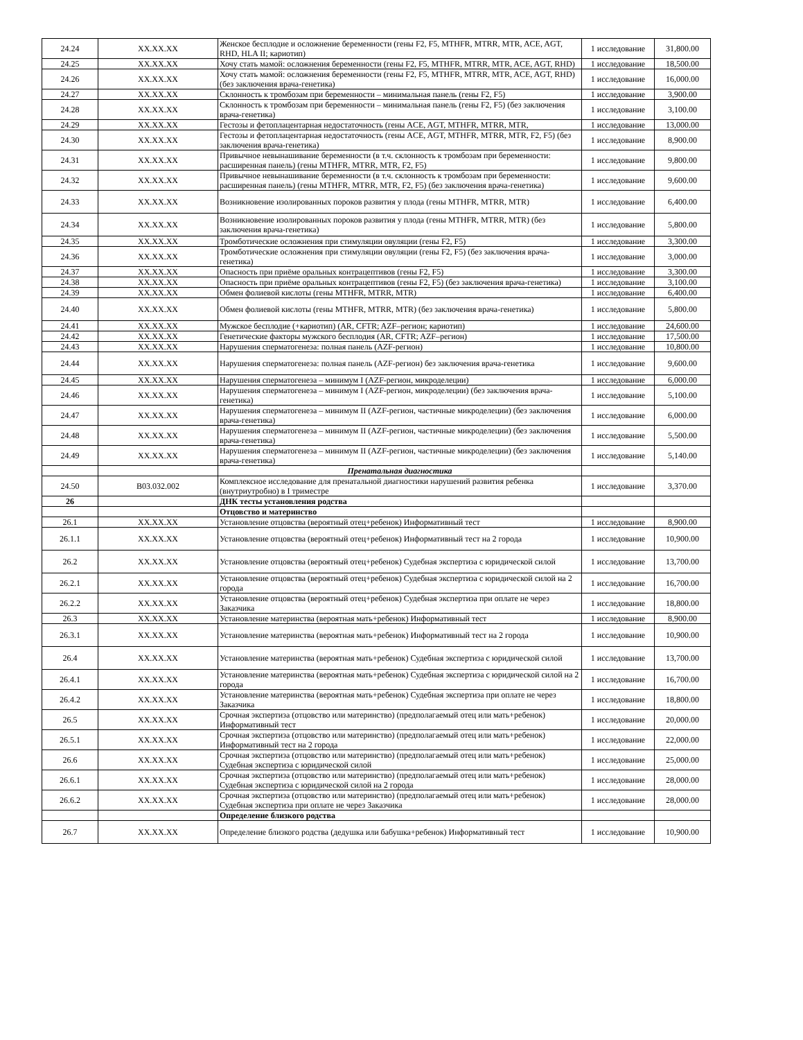| 24.24 | XX.XX.XX | Женское бесплодие и осложнение беременности (гены F2, F5, MTHFR, MTRR, MTR, ACE, AGT, RHD, HLA II; кариотип) | 1 исследование | 31,800.00 |
| 24.25 | XX.XX.XX | Хочу стать мамой: осложнения беременности (гены F2, F5, MTHFR, MTRR, MTR, ACE, AGT, RHD) | 1 исследование | 18,500.00 |
| 24.26 | XX.XX.XX | Хочу стать мамой: осложнения беременности (гены F2, F5, MTHFR, MTRR, MTR, ACE, AGT, RHD) (без заключения врача-генетика) | 1 исследование | 16,000.00 |
| 24.27 | XX.XX.XX | Склонность к тромбозам при беременности – минимальная панель (гены F2, F5) | 1 исследование | 3,900.00 |
| 24.28 | XX.XX.XX | Склонность к тромбозам при беременности – минимальная панель (гены F2, F5) (без заключения врача-генетика) | 1 исследование | 3,100.00 |
| 24.29 | XX.XX.XX | Гестозы и фетоплацентарная недостаточность (гены ACE, AGT, MTHFR, MTRR, MTR, | 1 исследование | 13,000.00 |
| 24.30 | XX.XX.XX | Гестозы и фетоплацентарная недостаточность (гены ACE, AGT, MTHFR, MTRR, MTR, F2, F5) (без заключения врача-генетика) | 1 исследование | 8,900.00 |
| 24.31 | XX.XX.XX | Привычное невынашивание беременности (в т.ч. склонность к тромбозам при беременности: расширенная панель) (гены MTHFR, MTRR, MTR, F2, F5) | 1 исследование | 9,800.00 |
| 24.32 | XX.XX.XX | Привычное невынашивание беременности (в т.ч. склонность к тромбозам при беременности: расширенная панель) (гены MTHFR, MTRR, MTR, F2, F5) (без заключения врача-генетика) | 1 исследование | 9,600.00 |
| 24.33 | XX.XX.XX | Возникновение изолированных пороков развития у плода (гены MTHFR, MTRR, MTR) | 1 исследование | 6,400.00 |
| 24.34 | XX.XX.XX | Возникновение изолированных пороков развития у плода (гены MTHFR, MTRR, MTR) (без заключения врача-генетика) | 1 исследование | 5,800.00 |
| 24.35 | XX.XX.XX | Тромботические осложнения при стимуляции овуляции (гены F2, F5) | 1 исследование | 3,300.00 |
| 24.36 | XX.XX.XX | Тромботические осложнения при стимуляции овуляции (гены F2, F5) (без заключения врача-генетика) | 1 исследование | 3,000.00 |
| 24.37 | XX.XX.XX | Опасность при приёме оральных контрацептивов (гены F2, F5) | 1 исследование | 3,300.00 |
| 24.38 | XX.XX.XX | Опасность при приёме оральных контрацептивов (гены F2, F5) (без заключения врача-генетика) | 1 исследование | 3,100.00 |
| 24.39 | XX.XX.XX | Обмен фолиевой кислоты (гены MTHFR, MTRR, MTR) | 1 исследование | 6,400.00 |
| 24.40 | XX.XX.XX | Обмен фолиевой кислоты (гены MTHFR, MTRR, MTR) (без заключения врача-генетика) | 1 исследование | 5,800.00 |
| 24.41 | XX.XX.XX | Мужское бесплодие (+кариотип) (AR, CFTR; AZF–регион; кариотип) | 1 исследование | 24,600.00 |
| 24.42 | XX.XX.XX | Генетические факторы мужского бесплодия (AR, CFTR; AZF–регион) | 1 исследование | 17,500.00 |
| 24.43 | XX.XX.XX | Нарушения сперматогенеза: полная панель (AZF-регион) | 1 исследование | 10,800.00 |
| 24.44 | XX.XX.XX | Нарушения сперматогенеза: полная панель (AZF-регион) без заключения врача-генетика | 1 исследование | 9,600.00 |
| 24.45 | XX.XX.XX | Нарушения сперматогенеза – минимум I (AZF-регион, микроделеции) | 1 исследование | 6,000.00 |
| 24.46 | XX.XX.XX | Нарушения сперматогенеза – минимум I (AZF-регион, микроделеции) (без заключения врача-генетика) | 1 исследование | 5,100.00 |
| 24.47 | XX.XX.XX | Нарушения сперматогенеза – минимум II (AZF-регион, частичные микроделеции) (без заключения врача-генетика) | 1 исследование | 6,000.00 |
| 24.48 | XX.XX.XX | Нарушения сперматогенеза – минимум II (AZF-регион, частичные микроделеции) (без заключения врача-генетика) | 1 исследование | 5,500.00 |
| 24.49 | XX.XX.XX | Нарушения сперматогенеза – минимум II (AZF-регион, частичные микроделеции) (без заключения врача-генетика) | 1 исследование | 5,140.00 |
| | | Пренатальная диагностика | | |
| 24.50 | B03.032.002 | Комплексное исследование для пренатальной диагностики нарушений развития ребенка (внутриутробно) в I триместре | 1 исследование | 3,370.00 |
| 26 | | ДНК тесты установления родства | | |
| | | Отцовство и материнство | | |
| 26.1 | XX.XX.XX | Установление отцовства (вероятный отец+ребенок) Информативный тест | 1 исследование | 8,900.00 |
| 26.1.1 | XX.XX.XX | Установление отцовства (вероятный отец+ребенок) Информативный тест на 2 города | 1 исследование | 10,900.00 |
| 26.2 | XX.XX.XX | Установление отцовства (вероятный отец+ребенок) Судебная экспертиза с юридической силой | 1 исследование | 13,700.00 |
| 26.2.1 | XX.XX.XX | Установление отцовства (вероятный отец+ребенок) Судебная экспертиза с юридической силой на 2 города | 1 исследование | 16,700.00 |
| 26.2.2 | XX.XX.XX | Установление отцовства (вероятный отец+ребенок) Судебная экспертиза при оплате не через Заказчика | 1 исследование | 18,800.00 |
| 26.3 | XX.XX.XX | Установление материнства (вероятная мать+ребенок) Информативный тест | 1 исследование | 8,900.00 |
| 26.3.1 | XX.XX.XX | Установление материнства (вероятная мать+ребенок) Информативный тест на 2 города | 1 исследование | 10,900.00 |
| 26.4 | XX.XX.XX | Установление материнства (вероятная мать+ребенок) Судебная экспертиза с юридической силой | 1 исследование | 13,700.00 |
| 26.4.1 | XX.XX.XX | Установление материнства (вероятная мать+ребенок) Судебная экспертиза с юридической силой на 2 города | 1 исследование | 16,700.00 |
| 26.4.2 | XX.XX.XX | Установление материнства (вероятная мать+ребенок) Судебная экспертиза при оплате не через Заказчика | 1 исследование | 18,800.00 |
| 26.5 | XX.XX.XX | Срочная экспертиза (отцовство или материнство) (предполагаемый отец или мать+ребенок) Информативный тест | 1 исследование | 20,000.00 |
| 26.5.1 | XX.XX.XX | Срочная экспертиза (отцовство или материнство) (предполагаемый отец или мать+ребенок) Информативный тест на 2 города | 1 исследование | 22,000.00 |
| 26.6 | XX.XX.XX | Срочная экспертиза (отцовство или материнство) (предполагаемый отец или мать+ребенок) Судебная экспертиза с юридической силой | 1 исследование | 25,000.00 |
| 26.6.1 | XX.XX.XX | Срочная экспертиза (отцовство или материнство) (предполагаемый отец или мать+ребенок) Судебная экспертиза с юридической силой на 2 города | 1 исследование | 28,000.00 |
| 26.6.2 | XX.XX.XX | Срочная экспертиза (отцовство или материнство) (предполагаемый отец или мать+ребенок) Судебная экспертиза при оплате не через Заказчика | 1 исследование | 28,000.00 |
| | | Определение близкого родства | | |
| 26.7 | XX.XX.XX | Определение близкого родства (дедушка или бабушка+ребенок) Информативный тест | 1 исследование | 10,900.00 |